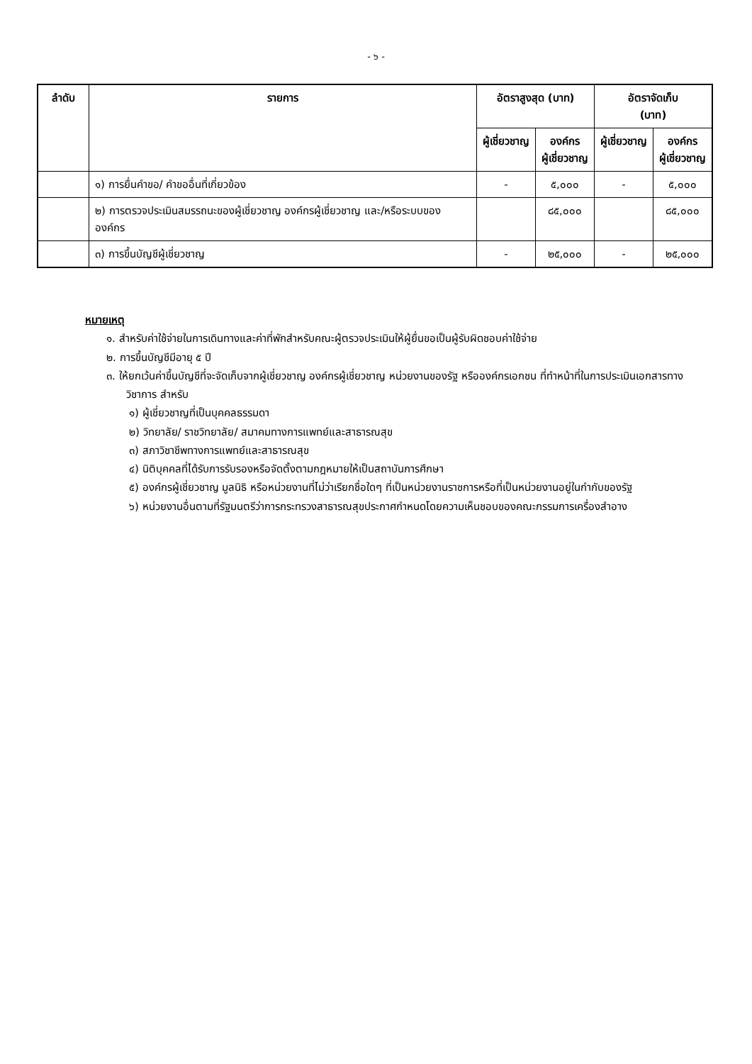- ๖ -
| ลำดับ | รายการ | อัตราสูงสุด (บาท) | | อัตราจัดเก็บ (บาท) | |
| --- | --- | --- | --- | --- | --- |
| | | ผู้เชี่ยวชาญ | องค์กร ผู้เชี่ยวชาญ | ผู้เชี่ยวชาญ | องค์กร ผู้เชี่ยวชาญ |
| | ๑) การยื่นคำขอ/ คำขออื่นที่เกี่ยวข้อง | - | ๕,๐๐๐ | - | ๕,๐๐๐ |
| | ๒) การตรวจประเมินสมรรถนะของผู้เชี่ยวชาญ องค์กรผู้เชี่ยวชาญ และ/หรือระบบขององค์กร | | ๘๕,๐๐๐ | | ๘๕,๐๐๐ |
| | ๓) การขึ้นบัญชีผู้เชี่ยวชาญ | - | ๒๕,๐๐๐ | - | ๒๕,๐๐๐ |
หมายเหตุ
๑. สำหรับค่าใช้จ่ายในการเดินทางและค่าที่พักสำหรับคณะผู้ตรวจประเมินให้ผู้ยื่นขอเป็นผู้รับผิดชอบค่าใช้จ่าย
๒. การขึ้นบัญชีมีอายุ ๕ ปี
๓. ให้ยกเว้นค่าขึ้นบัญชีที่จะจัดเก็บจากผู้เชี่ยวชาญ องค์กรผู้เชี่ยวชาญ หน่วยงานของรัฐ หรือองค์กรเอกชน ที่ทำหน้าที่ในการประเมินเอกสารทางวิชาการ สำหรับ
๑) ผู้เชี่ยวชาญที่เป็นบุคคลธรรมดา
๒) วิทยาลัย/ ราชวิทยาลัย/ สมาคมทางการแพทย์และสาธารณสุข
๓) สภาวิชาชีพทางการแพทย์และสาธารณสุข
๔) นิติบุคคลที่ได้รับการรับรองหรือจัดตั้งตามกฎหมายให้เป็นสถาบันการศึกษา
๕) องค์กรผู้เชี่ยวชาญ มูลนิธิ หรือหน่วยงานที่ไม่ว่าเรียกชื่อใดๆ ที่เป็นหน่วยงานราชการหรือที่เป็นหน่วยงานอยู่ในกำกับของรัฐ
๖) หน่วยงานอื่นตามที่รัฐมนตรีว่าการกระทรวงสาธารณสุขประกาศกำหนดโดยความเห็นชอบของคณะกรรมการเครื่องสำอาง